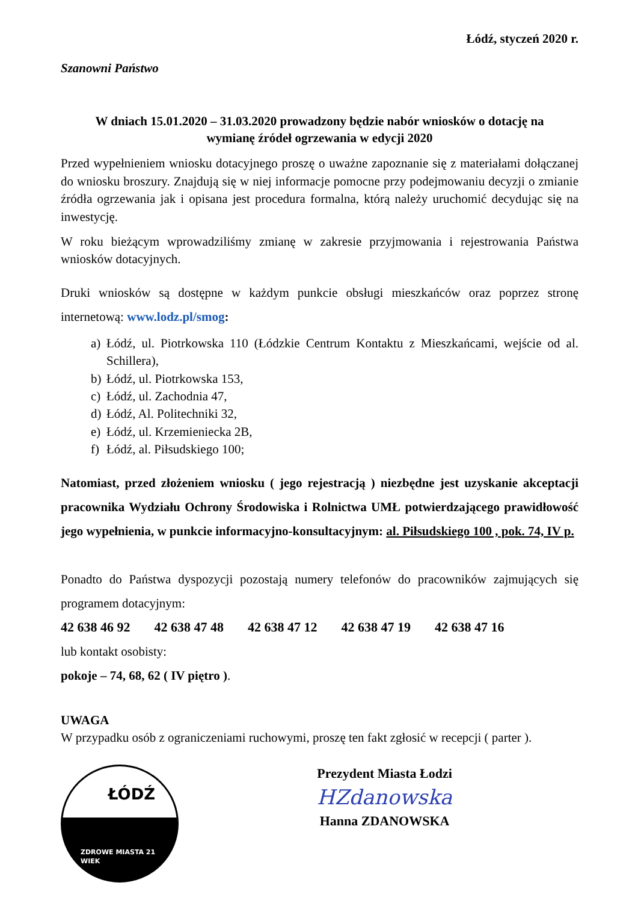Łódź, styczeń 2020 r.
Szanowni Państwo
W dniach 15.01.2020 – 31.03.2020 prowadzony będzie nabór wniosków o dotację na wymianę źródeł ogrzewania w edycji 2020
Przed wypełnieniem wniosku dotacyjnego proszę o uważne zapoznanie się z materiałami dołączanej do wniosku broszury. Znajdują się w niej informacje pomocne przy podejmowaniu decyzji o zmianie źródła ogrzewania jak i opisana jest procedura formalna, którą należy uruchomić decydując się na inwestycję.
W roku bieżącym wprowadziliśmy zmianę w zakresie przyjmowania i rejestrowania Państwa wniosków dotacyjnych.
Druki wniosków są dostępne w każdym punkcie obsługi mieszkańców oraz poprzez stronę internetową: www.lodz.pl/smog:
a) Łódź, ul. Piotrkowska 110 (Łódzkie Centrum Kontaktu z Mieszkańcami, wejście od al. Schillera),
b) Łódź, ul. Piotrkowska 153,
c) Łódź, ul. Zachodnia 47,
d) Łódź, Al. Politechniki 32,
e) Łódź, ul. Krzemieniecka 2B,
f) Łódź, al. Piłsudskiego 100;
Natomiast, przed złożeniem wniosku ( jego rejestracją ) niezbędne jest uzyskanie akceptacji pracownika Wydziału Ochrony Środowiska i Rolnictwa UMŁ potwierdzającego prawidłowość jego wypełnienia, w punkcie informacyjno-konsultacyjnym: al. Piłsudskiego 100 , pok. 74, IV p.
Ponadto do Państwa dyspozycji pozostają numery telefonów do pracowników zajmujących się programem dotacyjnym:
42 638 46 92 42 638 47 48 42 638 47 12 42 638 47 19 42 638 47 16
lub kontakt osobisty:
pokoje – 74, 68, 62 ( IV piętro ).
UWAGA
W przypadku osób z ograniczeniami ruchowymi, proszę ten fakt zgłosić w recepcji ( parter ).
ŁÓDŹ
ZDROWE MIASTA 21 WIEK
Prezydent Miasta Łodzi
HZdanowska
Hanna ZDANOWSKA